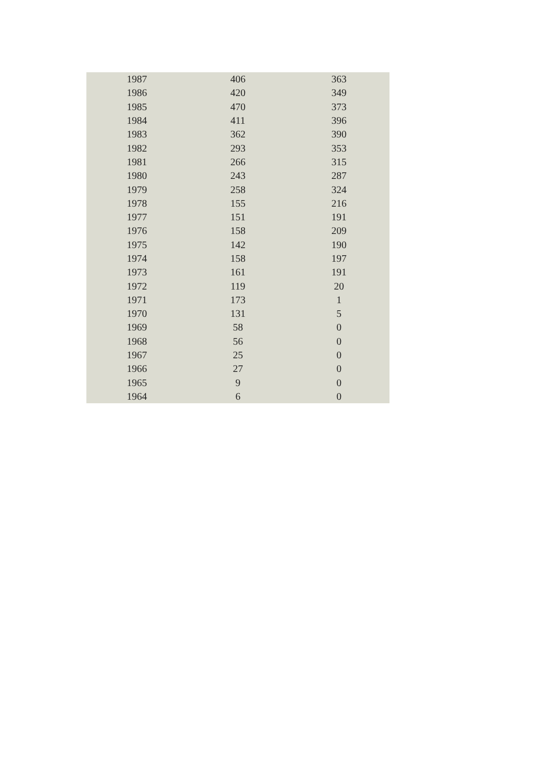| 1987 | 406 | 363 |
| 1986 | 420 | 349 |
| 1985 | 470 | 373 |
| 1984 | 411 | 396 |
| 1983 | 362 | 390 |
| 1982 | 293 | 353 |
| 1981 | 266 | 315 |
| 1980 | 243 | 287 |
| 1979 | 258 | 324 |
| 1978 | 155 | 216 |
| 1977 | 151 | 191 |
| 1976 | 158 | 209 |
| 1975 | 142 | 190 |
| 1974 | 158 | 197 |
| 1973 | 161 | 191 |
| 1972 | 119 | 20 |
| 1971 | 173 | 1 |
| 1970 | 131 | 5 |
| 1969 | 58 | 0 |
| 1968 | 56 | 0 |
| 1967 | 25 | 0 |
| 1966 | 27 | 0 |
| 1965 | 9 | 0 |
| 1964 | 6 | 0 |